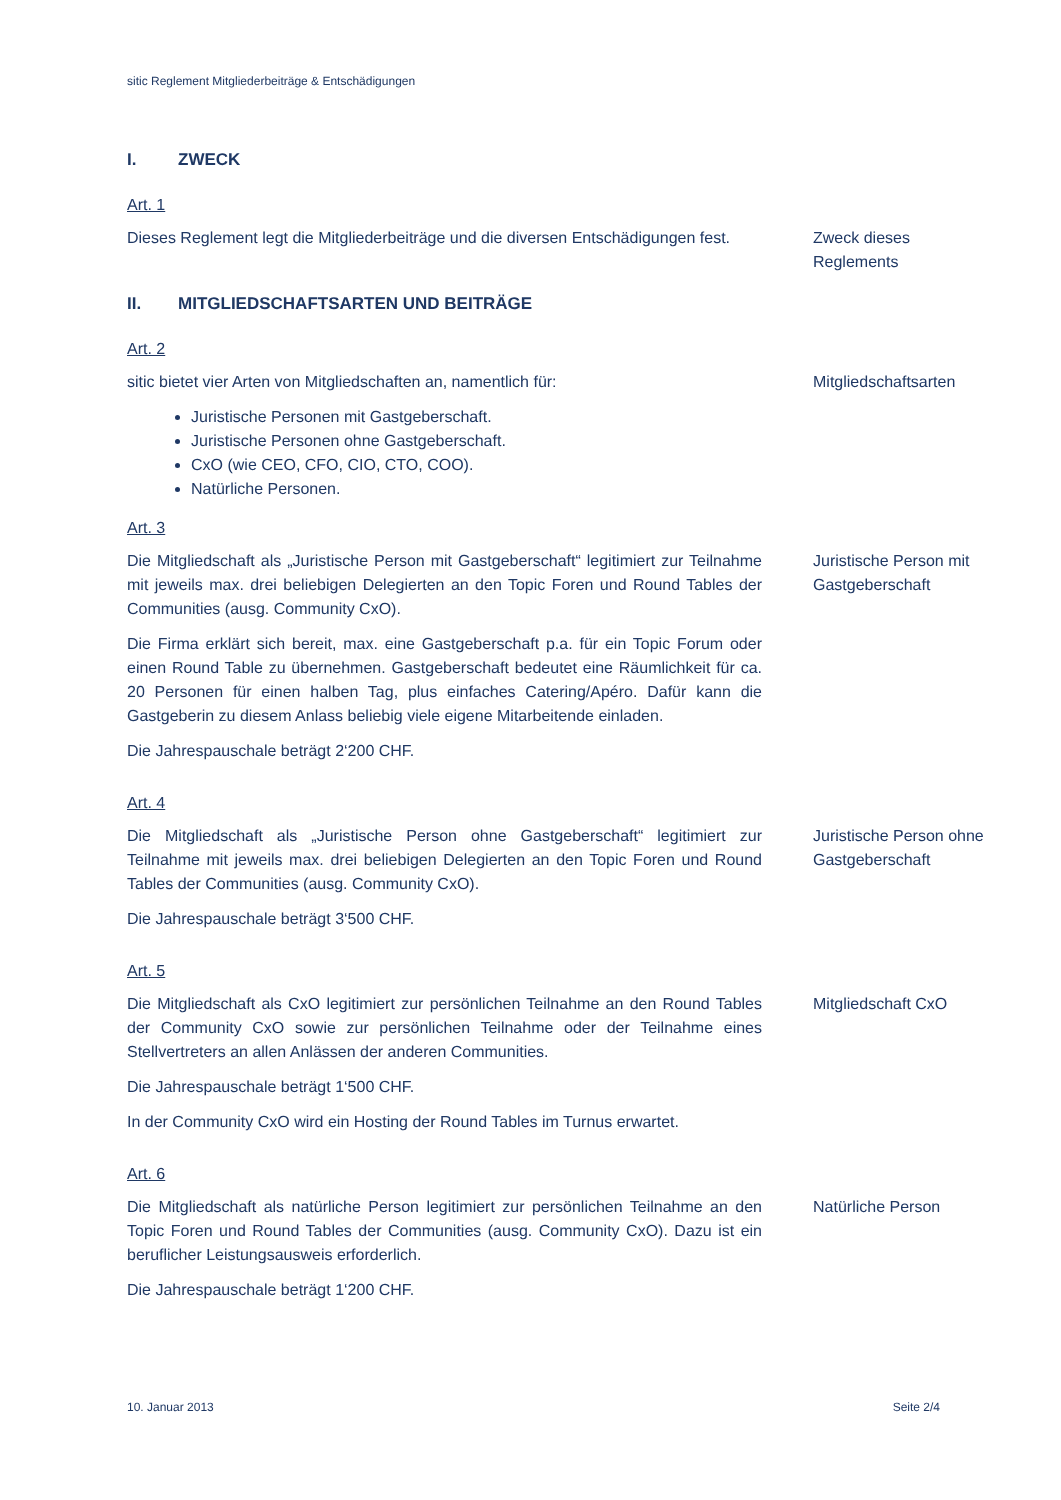sitic Reglement Mitgliederbeiträge & Entschädigungen
I. ZWECK
Art. 1
Dieses Reglement legt die Mitgliederbeiträge und die diversen Entschädigungen fest.
Zweck dieses Reglements
II. MITGLIEDSCHAFTSARTEN UND BEITRÄGE
Art. 2
sitic bietet vier Arten von Mitgliedschaften an, namentlich für:
Juristische Personen mit Gastgeberschaft.
Juristische Personen ohne Gastgeberschaft.
CxO (wie CEO, CFO, CIO, CTO, COO).
Natürliche Personen.
Mitgliedschaftsarten
Art. 3
Die Mitgliedschaft als „Juristische Person mit Gastgeberschaft“ legitimiert zur Teilnahme mit jeweils max. drei beliebigen Delegierten an den Topic Foren und Round Tables der Communities (ausg. Community CxO).
Die Firma erklärt sich bereit, max. eine Gastgeberschaft p.a. für ein Topic Forum oder einen Round Table zu übernehmen. Gastgeberschaft bedeutet eine Räumlichkeit für ca. 20 Personen für einen halben Tag, plus einfaches Catering/Apéro. Dafür kann die Gastgeberin zu diesem Anlass beliebig viele eigene Mitarbeitende einladen.
Die Jahrespauschale beträgt 2‘200 CHF.
Juristische Person mit Gastgeberschaft
Art. 4
Die Mitgliedschaft als „Juristische Person ohne Gastgeberschaft“ legitimiert zur Teilnahme mit jeweils max. drei beliebigen Delegierten an den Topic Foren und Round Tables der Communities (ausg. Community CxO).
Die Jahrespauschale beträgt 3‘500 CHF.
Juristische Person ohne Gastgeberschaft
Art. 5
Die Mitgliedschaft als CxO legitimiert zur persönlichen Teilnahme an den Round Tables der Community CxO sowie zur persönlichen Teilnahme oder der Teilnahme eines Stellvertreters an allen Anlässen der anderen Communities.
Die Jahrespauschale beträgt 1‘500 CHF.
In der Community CxO wird ein Hosting der Round Tables im Turnus erwartet.
Mitgliedschaft CxO
Art. 6
Die Mitgliedschaft als natürliche Person legitimiert zur persönlichen Teilnahme an den Topic Foren und Round Tables der Communities (ausg. Community CxO). Dazu ist ein beruflicher Leistungsausweis erforderlich.
Die Jahrespauschale beträgt 1‘200 CHF.
Natürliche Person
10. Januar 2013 Seite 2/4